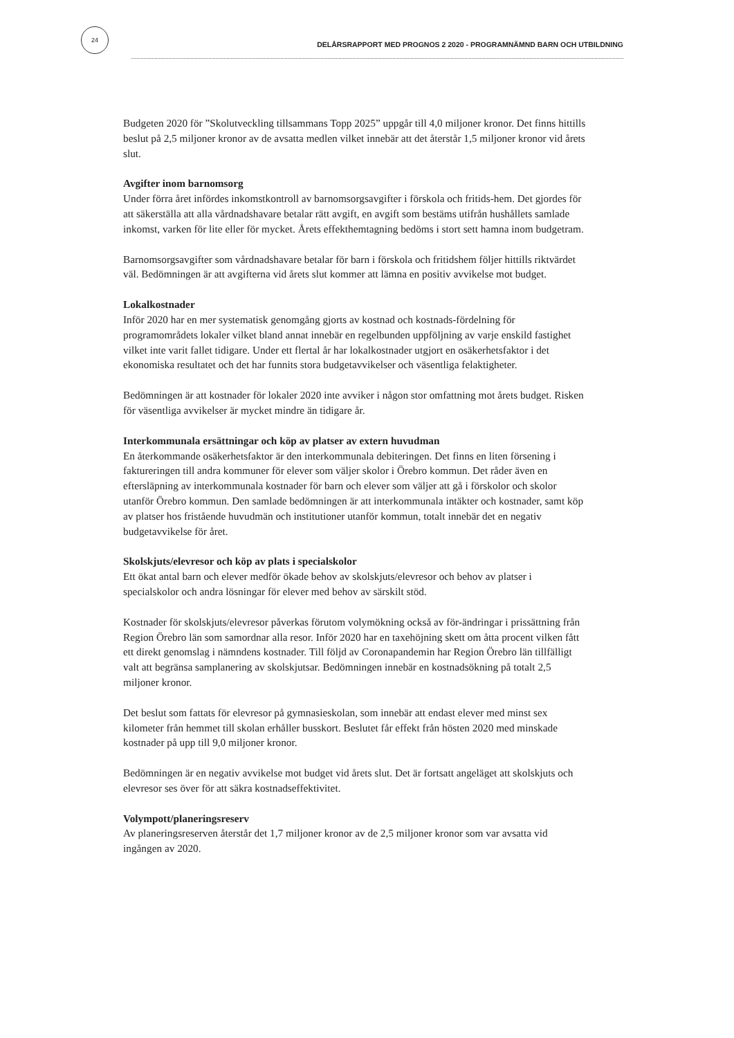24
DELÅRSRAPPORT MED PROGNOS 2 2020 - PROGRAMNÄMND BARN OCH UTBILDNING
Budgeten 2020 för ”Skolutveckling tillsammans Topp 2025” uppgår till 4,0 miljoner kronor. Det finns hittills beslut på 2,5 miljoner kronor av de avsatta medlen vilket innebär att det återstår 1,5 miljoner kronor vid årets slut.
Avgifter inom barnomsorg
Under förra året infördes inkomstkontroll av barnomsorgsavgifter i förskola och fritids-hem. Det gjordes för att säkerställa att alla vårdnadshavare betalar rätt avgift, en avgift som bestäms utifrån hushållets samlade inkomst, varken för lite eller för mycket. Årets effekthemtagning bedöms i stort sett hamna inom budgetram.
Barnomsorgsavgifter som vårdnadshavare betalar för barn i förskola och fritidshem följer hittills riktvärdet väl. Bedömningen är att avgifterna vid årets slut kommer att lämna en positiv avvikelse mot budget.
Lokalkostnader
Inför 2020 har en mer systematisk genomgång gjorts av kostnad och kostnads-fördelning för programområdets lokaler vilket bland annat innebär en regelbunden uppföljning av varje enskild fastighet vilket inte varit fallet tidigare. Under ett flertal år har lokalkostnader utgjort en osäkerhetsfaktor i det ekonomiska resultatet och det har funnits stora budgetavvikelser och väsentliga felaktigheter.
Bedömningen är att kostnader för lokaler 2020 inte avviker i någon stor omfattning mot årets budget. Risken för väsentliga avvikelser är mycket mindre än tidigare år.
Interkommunala ersättningar och köp av platser av extern huvudman
En återkommande osäkerhetsfaktor är den interkommunala debiteringen. Det finns en liten försening i faktureringen till andra kommuner för elever som väljer skolor i Örebro kommun. Det råder även en eftersläpning av interkommunala kostnader för barn och elever som väljer att gå i förskolor och skolor utanför Örebro kommun. Den samlade bedömningen är att interkommunala intäkter och kostnader, samt köp av platser hos fristående huvudmän och institutioner utanför kommun, totalt innebär det en negativ budgetavvikelse för året.
Skolskjuts/elevresor och köp av plats i specialskolor
Ett ökat antal barn och elever medför ökade behov av skolskjuts/elevresor och behov av platser i specialskolor och andra lösningar för elever med behov av särskilt stöd.
Kostnader för skolskjuts/elevresor påverkas förutom volymökning också av för-ändringar i prissättning från Region Örebro län som samordnar alla resor. Inför 2020 har en taxehöjning skett om åtta procent vilken fått ett direkt genomslag i nämndens kostnader. Till följd av Coronapandemin har Region Örebro län tillfälligt valt att begränsa samplanering av skolskjutsar. Bedömningen innebär en kostnadsökning på totalt 2,5 miljoner kronor.
Det beslut som fattats för elevresor på gymnasieskolan, som innebär att endast elever med minst sex kilometer från hemmet till skolan erhåller busskort. Beslutet får effekt från hösten 2020 med minskade kostnader på upp till 9,0 miljoner kronor.
Bedömningen är en negativ avvikelse mot budget vid årets slut. Det är fortsatt angeläget att skolskjuts och elevresor ses över för att säkra kostnadseffektivitet.
Volympott/planeringsreserv
Av planeringsreserven återstår det 1,7 miljoner kronor av de 2,5 miljoner kronor som var avsatta vid ingången av 2020.